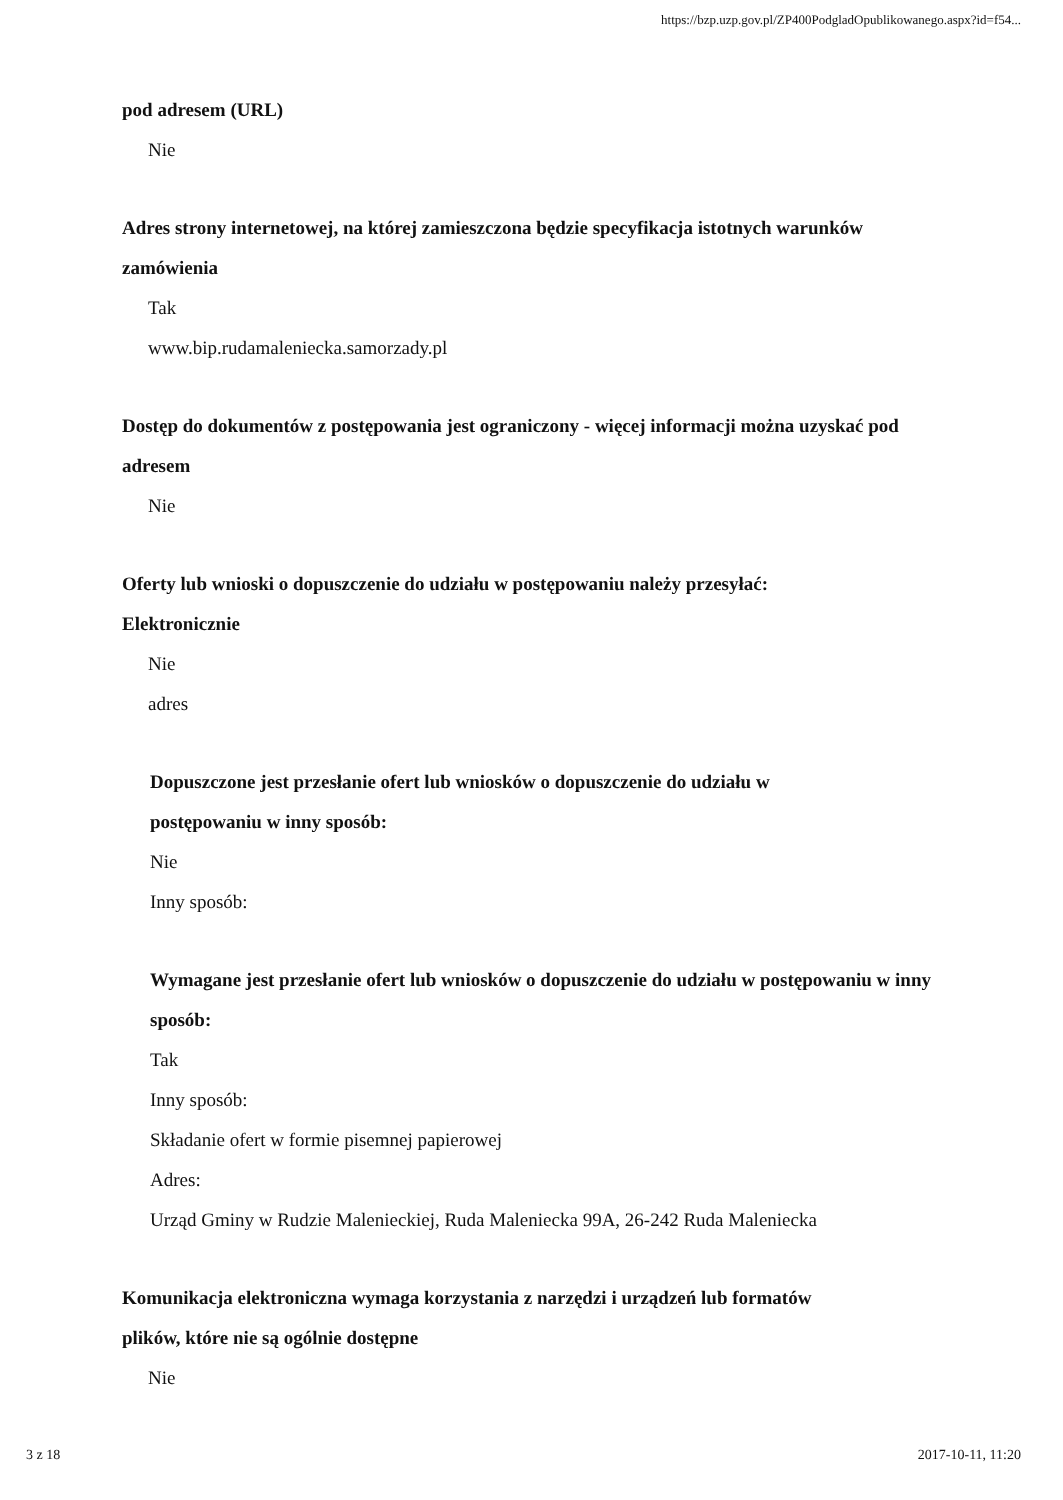https://bzp.uzp.gov.pl/ZP400PodgladOpublikowanego.aspx?id=f54...
pod adresem (URL)
Nie
Adres strony internetowej, na której zamieszczona będzie specyfikacja istotnych warunków zamówienia
Tak
www.bip.rudamaleniecka.samorzady.pl
Dostęp do dokumentów z postępowania jest ograniczony - więcej informacji można uzyskać pod adresem
Nie
Oferty lub wnioski o dopuszczenie do udziału w postępowaniu należy przesyłać:
Elektronicznie
Nie
adres
Dopuszczone jest przesłanie ofert lub wniosków o dopuszczenie do udziału w
postępowaniu w inny sposób:
Nie
Inny sposób:
Wymagane jest przesłanie ofert lub wniosków o dopuszczenie do udziału w postępowaniu w inny sposób:
Tak
Inny sposób:
Składanie ofert w formie pisemnej papierowej
Adres:
Urząd Gminy w Rudzie Malenieckiej, Ruda Maleniecka 99A, 26-242 Ruda Maleniecka
Komunikacja elektroniczna wymaga korzystania z narzędzi i urządzeń lub formatów
plików, które nie są ogólnie dostępne
Nie
3 z 18 2017-10-11, 11:20